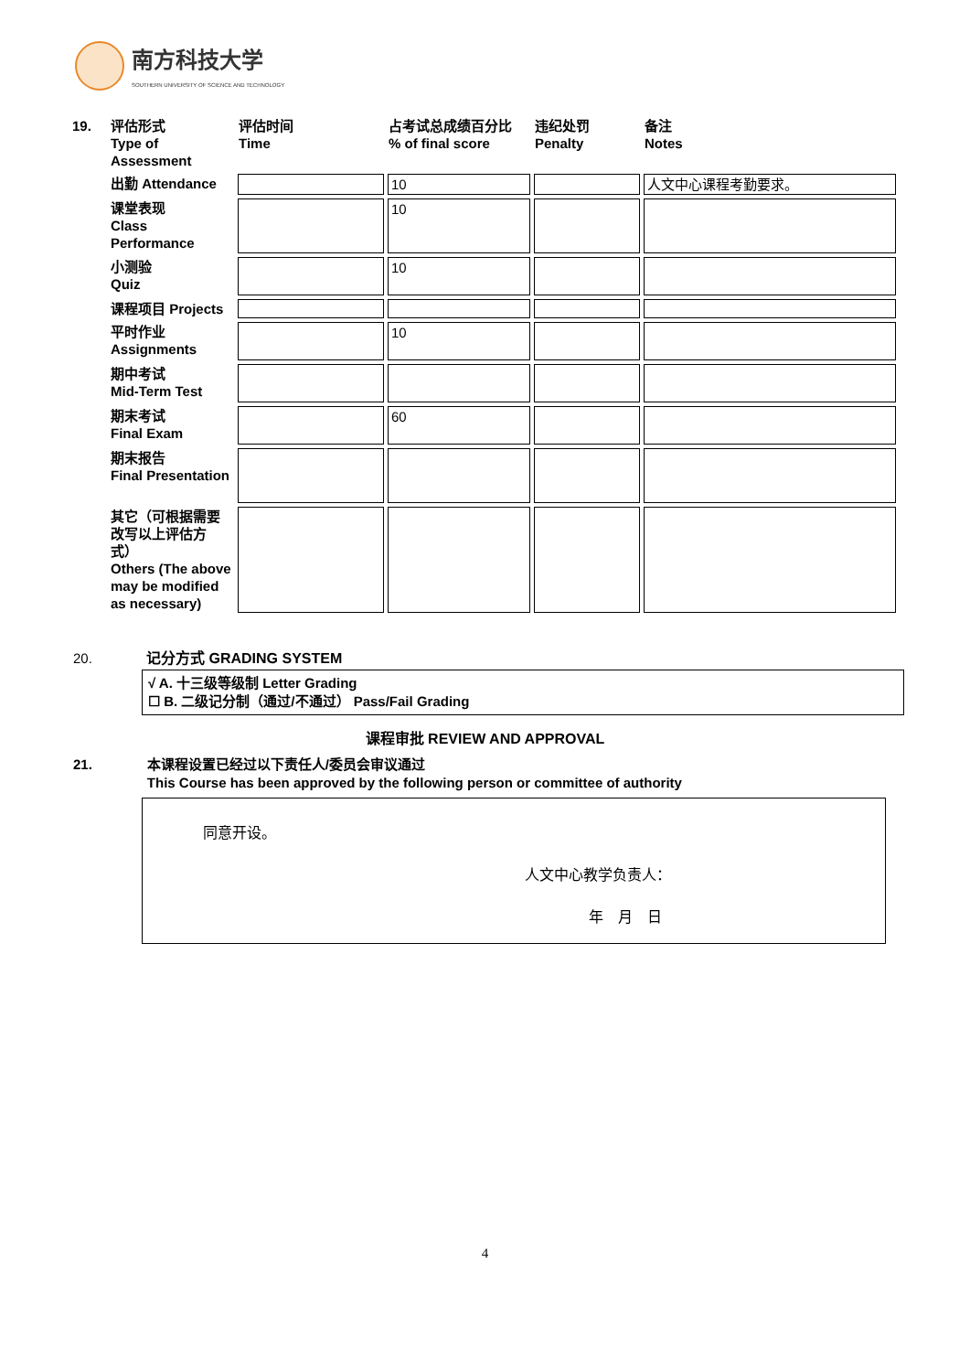南方科技大学
SOUTHERN UNIVERSITY OF SCIENCE AND TECHNOLOGY
| 19. | 评估形式 Type of Assessment | 评估时间 Time | 占考试总成绩百分比 % of final score | 违纪处罚 Penalty | 备注 Notes |
| | 出勤 Attendance | | 10 | | 人文中心课程考勤要求。 |
| | 课堂表现 Class Performance | | 10 | | |
| | 小测验 Quiz | | 10 | | |
| | 课程项目 Projects | | | | |
| | 平时作业 Assignments | | 10 | | |
| | 期中考试 Mid-Term Test | | | | |
| | 期末考试 Final Exam | | 60 | | |
| | 期末报告 Final Presentation | | | | |
| | 其它（可根据需要改写以上评估方式） Others (The above may be modified as necessary) | | | | |
20. 记分方式 GRADING SYSTEM
√ A. 十三级等级制 Letter Grading
☐ B. 二级记分制（通过/不通过） Pass/Fail Grading
课程审批 REVIEW AND APPROVAL
21. 本课程设置已经过以下责任人/委员会审议通过
This Course has been approved by the following person or committee of authority
同意开设。
人文中心教学负责人：
年　月　日
4